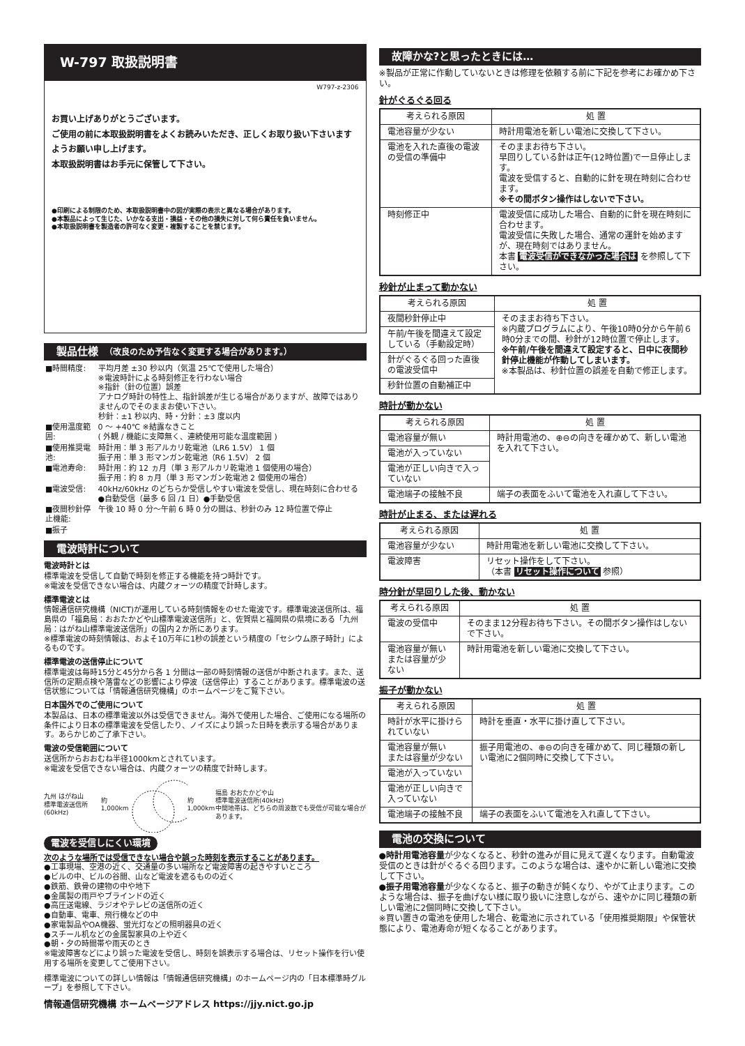W-797 取扱説明書
W797-z-2306
お買い上げありがとうございます。
ご使用の前に本取扱説明書をよくお読みいただき、正しくお取り扱い下さいますようお願い申し上げます。
本取扱説明書はお手元に保管して下さい。
●印刷による制限のため、本取扱説明書中の図が実際の表示と異なる場合があります。
●本製品によって生じた、いかなる支出・損益・その他の損失に対して何ら責任を負いません。
●本取扱説明書を製造者の許可なく変更・複製することを禁じます。
製品仕様　（改良のため予告なく変更する場合があります。）
| ■時間精度: | 平均月差 ±30 秒以内（気温 25℃で使用した場合） ※電波時計による時刻修正を行わない場合 ※指針（針の位置）誤差 アナログ時計の特性上、指針誤差が生じる場合がありますが、故障ではありませんのでそのままお使い下さい。 秒針：±1 秒以内、時・分針：±3 度以内 |
| ■使用温度範囲: | 0 ～ +40℃ ※結露なきこと ( 外観 / 機能に支障無く、連続使用可能な温度範囲 ) |
| ■使用推奨電池: | 時計用：単 3 形アルカリ乾電池（LR6 1.5V） 1 個 振子用：単 3 形マンガン乾電池（R6 1.5V） 2 個 |
| ■電池寿命: | 時計用：約 12 ヵ月（単 3 形アルカリ乾電池 1 個使用の場合） 振子用：約 8 ヵ月（単 3 形マンガン乾電池 2 個使用の場合） |
| ■電波受信: | 40kHz/60kHz のどちらか受信しやすい電波を受信し、現在時刻に合わせる ●自動受信（最多 6 回 /1 日）●手動受信 |
| ■夜間秒針停止機能: | 午後 10 時 0 分～午前 6 時 0 分の間は、秒針のみ 12 時位置で停止 |
| ■振子 | |
電波時計について
電波時計とは
標準電波を受信して自動で時刻を修正する機能を持つ時計です。
※電波を受信できない場合は、内蔵クォーツの精度で計時します。
標準電波とは
情報通信研究機構（NICT)が運用している時刻情報をのせた電波です。標準電波送信所は、福島県の「福島局：おおたかどや山標準電波送信所」と、佐賀県と福岡県の県境にある「九州局：はがね山標準電波送信所」の国内２か所にあります。
※標準電波の時刻情報は、およそ10万年に1秒の誤差という精度の「セシウム原子時計」によるものです。
標準電波の送信停止について
標準電波は毎時15分と45分から各 1 分間は一部の時刻情報の送信が中断されます。また、送信所の定期点検や落雷などの影響により停波（送信停止）することがあります。標準電波の送信状態については「情報通信研究機構」のホームページをご覧下さい。
日本国外でのご使用について
本製品は、日本の標準電波以外は受信できません。海外で使用した場合、ご使用になる場所の条件により日本の標準電波を受信したり、ノイズにより誤った日時を表示する場合があります。あらかじめご了承下さい。
電波の受信範囲について
送信所からおおむね半径1000kmとされています。
※電波を受信できない場合は、内蔵クォーツの精度で計時します。
九州 はがね山
標準電波送信所(60kHz) 約1,000km 約1,000km 福島 おおたかどや山
標準電波送信所(40kHz)
中間地帯は、どちらの周波数でも受信が可能な場合があります。
電波を受信しにくい環境
次のような場所では受信できない場合や誤った時刻を表示することがあります。
●工事現場、空港の近く、交通量の多い場所など電波障害の起きやすいところ
●ビルの中、ビルの谷間、山など電波を遮るものの近く
●鉄筋、鉄骨の建物の中や地下
●金属製の雨戸やブラインドの近く
●高圧送電線、ラジオやテレビの送信所の近く
●自動車、電車、飛行機などの中
●家電製品やOA機器、蛍光灯などの照明器具の近く
●スチール机などの金属製家具の上や近く
●朝・夕の時間帯や雨天のとき
※電波障害などにより誤った電波を受信し、時刻を誤表示する場合は、リセット操作を行い使用する場所を変更してご使用下さい。
標準電波についての詳しい情報は「情報通信研究機構」のホームページ内の「日本標準時グループ」を参照して下さい。
情報通信研究機構 ホームページアドレス https://jjy.nict.go.jp
故障かな?と思ったときには…
※製品が正常に作動していないときは修理を依頼する前に下記を参考にお確かめ下さい。
針がぐるぐる回る
| 考えられる原因 | 処 置 |
| --- | --- |
| 電池容量が少ない | 時計用電池を新しい電池に交換して下さい。 |
| 電池を入れた直後の電波の受信の準備中 | そのままお待ち下さい。 早回りしている針は正午(12時位置)で一旦停止します。 電波を受信すると、自動的に針を現在時刻に合わせます。 ※その間ボタン操作はしないで下さい。 |
| 時刻修正中 | 電波受信に成功した場合、自動的に針を現在時刻に合わせます。 電波受信に失敗した場合、通常の運針を始めますが、現在時刻ではありません。 本書 電波受信ができなかった場合は を参照して下さい。 |
秒針が止まって動かない
| 考えられる原因 | 処 置 |
| --- | --- |
| 夜間秒針停止中 | そのままお待ち下さい。 ※内蔵プログラムにより、午後10時0分から午前６時0分までの間、秒針が12時位置で停止します。 ※午前/午後を間違えて設定すると、日中に夜間秒針停止機能が作動してしまいます。 ※本製品は、秒針位置の誤差を自動で修正します。 |
| 午前/午後を間違えて設定している（手動設定時） | |
| 針がぐるぐる回った直後の電波受信中 | |
| 秒針位置の自動補正中 | |
時計が動かない
| 考えられる原因 | 処 置 |
| --- | --- |
| 電池容量が無い | 時計用電池の、⊕⊖の向きを確かめて、新しい電池を入れて下さい。 |
| 電池が入っていない | |
| 電池が正しい向きで入っていない | |
| 電池端子の接触不良 | 端子の表面をふいて電池を入れ直して下さい。 |
時計が止まる、または遅れる
| 考えられる原因 | 処 置 |
| --- | --- |
| 電池容量が少ない | 時計用電池を新しい電池に交換して下さい。 |
| 電波障害 | リセット操作をして下さい。 （本書 リセット操作について 参照） |
時分針が早回りした後、動かない
| 考えられる原因 | 処 置 |
| --- | --- |
| 電波の受信中 | そのまま12分程お待ち下さい。その間ボタン操作はしないで下さい。 |
| 電池容量が無い または容量が少ない | 時計用電池を新しい電池に交換して下さい。 |
振子が動かない
| 考えられる原因 | 処 置 |
| --- | --- |
| 時計が水平に掛けられていない | 時計を垂直・水平に掛け直して下さい。 |
| 電池容量が無い または容量が少ない | 振子用電池の、⊕⊖の向きを確かめて、同じ種類の新しい電池に2個同時に交換して下さい。 |
| 電池が入っていない | |
| 電池が正しい向きで入っていない | |
| 電池端子の接触不良 | 端子の表面をふいて電池を入れ直して下さい。 |
電池の交換について
●時計用電池容量が少なくなると、秒針の進みが目に見えて遅くなります。自動電波受信のときは針がぐるぐる回ります。このような場合は、速やかに新しい電池に交換して下さい。
●振子用電池容量が少なくなると、振子の動きが鈍くなり、やがて止まります。このような場合は、振子を曲げない様に取り扱いに注意しながら、速やかに同じ種類の新しい電池に2個同時に交換して下さい。
※買い置きの電池を使用した場合、乾電池に示されている「使用推奨期限」や保管状態により、電池寿命が短くなることがあります。